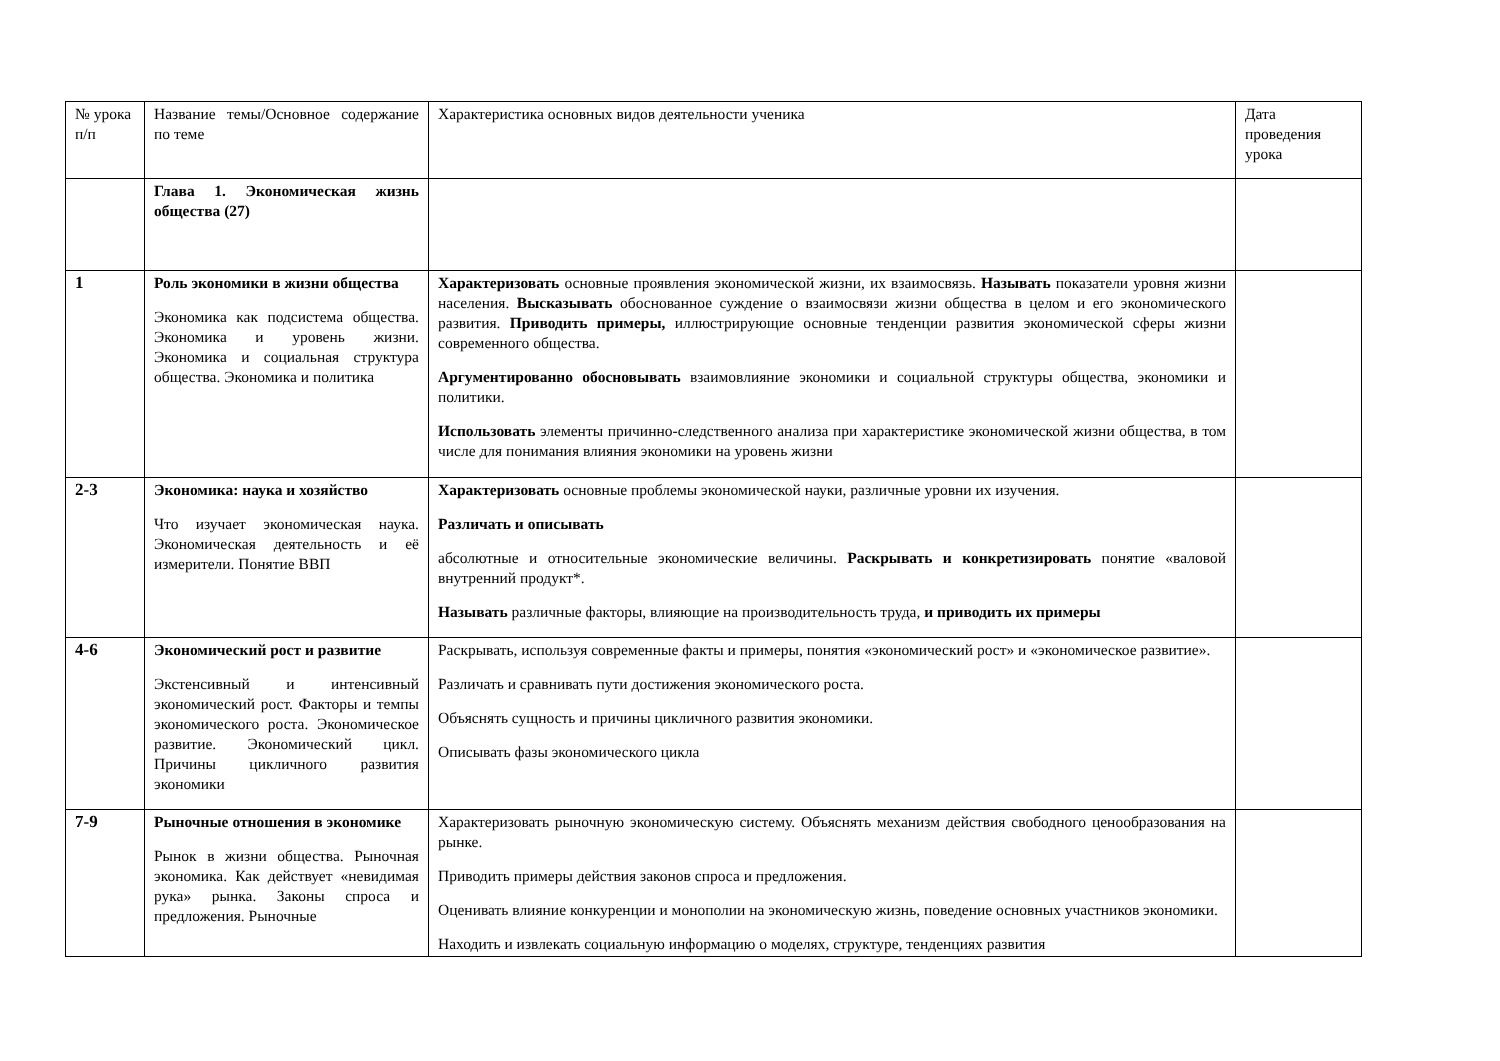| № урока п/п | Название темы/Основное содержание по теме | Характеристика основных видов деятельности ученика | Дата проведения урока |
| | Глава 1. Экономическая жизнь общества (27) | | |
| 1 | Роль экономики в жизни общества Экономика как подсистема общества. Экономика и уровень жизни. Экономика и социальная структура общества. Экономика и политика | Характеризовать основные проявления экономической жизни, их взаимосвязь. Называть показатели уровня жизни населения. Высказывать обоснованное суждение о взаимосвязи жизни общества в целом и его экономического развития. Приводить примеры, иллюстрирующие основные тенденции развития экономической сферы жизни современного общества. Аргументированно обосновывать взаимовлияние экономики и социальной структуры общества, экономики и политики. Использовать элементы причинно-следственного анализа при характеристике экономической жизни общества, в том числе для понимания влияния экономики на уровень жизни | |
| 2-3 | Экономика: наука и хозяйство Что изучает экономическая наука. Экономическая деятельность и её измерители. Понятие ВВП | Характеризовать основные проблемы экономической науки, различные уровни их изучения. Различать и описывать абсолютные и относительные экономические величины. Раскрывать и конкретизировать понятие «валовой внутренний продукт*. Называть различные факторы, влияющие на производительность труда, и приводить их примеры | |
| 4-6 | Экономический рост и развитие Экстенсивный и интенсивный экономический рост. Факторы и темпы экономического роста. Экономическое развитие. Экономический цикл. Причины цикличного развития экономики | Раскрывать, используя современные факты и примеры, понятия «экономический рост» и «экономическое развитие». Различать и сравнивать пути достижения экономического роста. Объяснять сущность и причины цикличного развития экономики. Описывать фазы экономического цикла | |
| 7-9 | Рыночные отношения в экономике Рынок в жизни общества. Рыночная экономика. Как действует «невидимая рука» рынка. Законы спроса и предложения. Рыночные | Характеризовать рыночную экономическую систему. Объяснять механизм действия свободного ценообразования на рынке. Приводить примеры действия законов спроса и предложения. Оценивать влияние конкуренции и монополии на экономическую жизнь, поведение основных участников экономики. Находить и извлекать социальную информацию о моделях, структуре, тенденциях развития | |